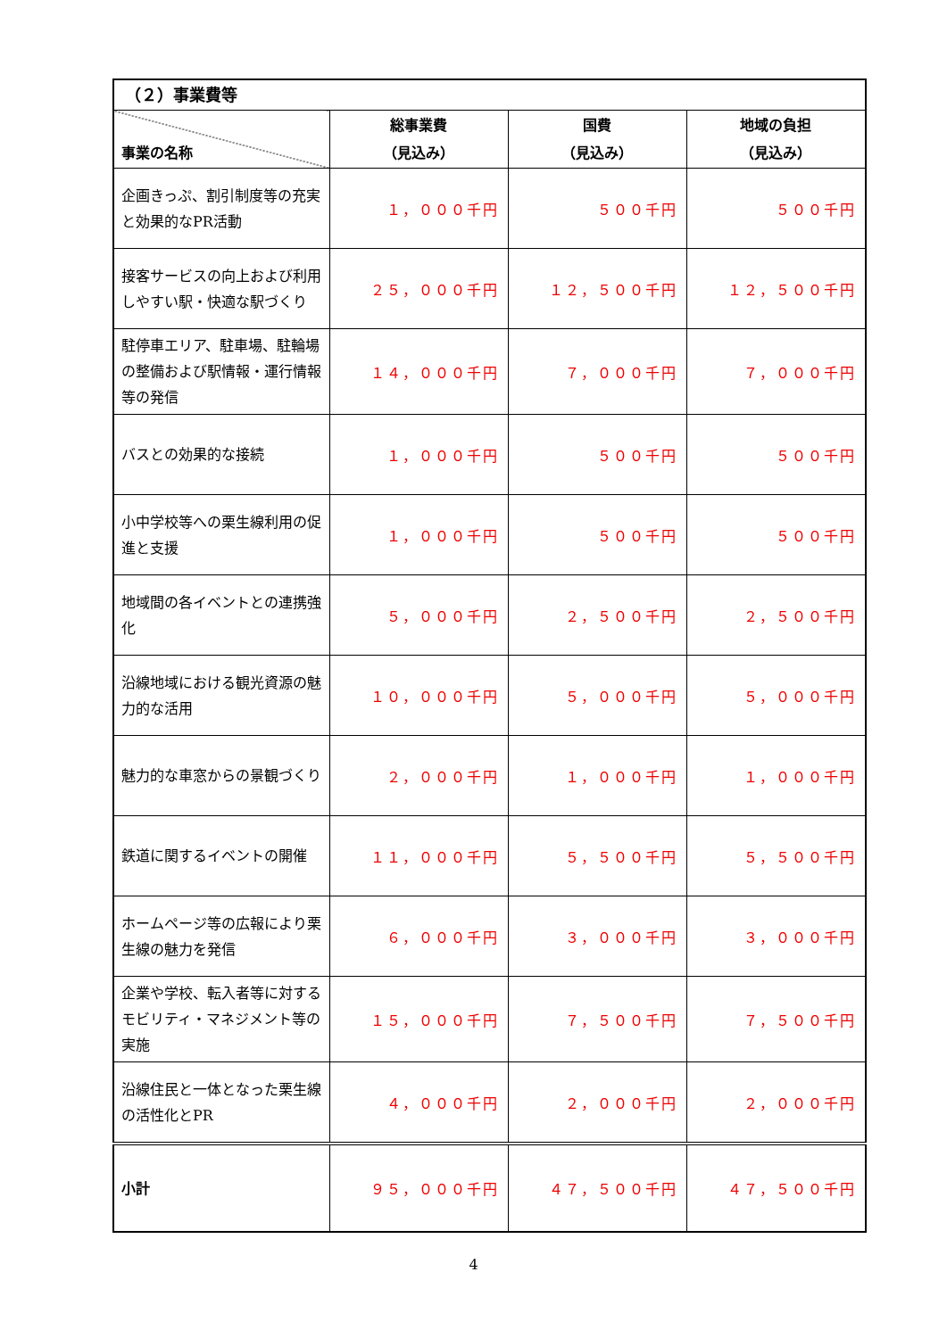| （２）事業費等 | | | |
| --- | --- | --- | --- |
| 事業の名称 | 総事業費 （見込み） | 国費 （見込み） | 地域の負担 （見込み） |
| 企画きっぷ、割引制度等の充実と効果的なPR活動 | １，０００千円 | ５００千円 | ５００千円 |
| 接客サービスの向上および利用しやすい駅・快適な駅づくり | ２５，０００千円 | １２，５００千円 | １２，５００千円 |
| 駐停車エリア、駐車場、駐輪場の整備および駅情報・運行情報等の発信 | １４，０００千円 | ７，０００千円 | ７，０００千円 |
| バスとの効果的な接続 | １，０００千円 | ５００千円 | ５００千円 |
| 小中学校等への栗生線利用の促進と支援 | １，０００千円 | ５００千円 | ５００千円 |
| 地域間の各イベントとの連携強化 | ５，０００千円 | ２，５００千円 | ２，５００千円 |
| 沿線地域における観光資源の魅力的な活用 | １０，０００千円 | ５，０００千円 | ５，０００千円 |
| 魅力的な車窓からの景観づくり | ２，０００千円 | １，０００千円 | １，０００千円 |
| 鉄道に関するイベントの開催 | １１，０００千円 | ５，５００千円 | ５，５００千円 |
| ホームページ等の広報により栗生線の魅力を発信 | ６，０００千円 | ３，０００千円 | ３，０００千円 |
| 企業や学校、転入者等に対するモビリティ・マネジメント等の実施 | １５，０００千円 | ７，５００千円 | ７，５００千円 |
| 沿線住民と一体となった栗生線の活性化とPR | ４，０００千円 | ２，０００千円 | ２，０００千円 |
| 小計 | ９５，０００千円 | ４７，５００千円 | ４７，５００千円 |
4